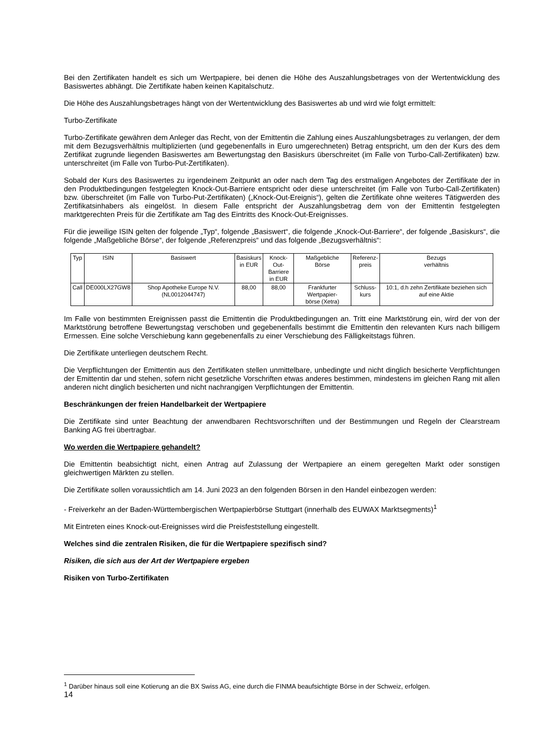Bei den Zertifikaten handelt es sich um Wertpapiere, bei denen die Höhe des Auszahlungsbetrages von der Wertentwicklung des Basiswertes abhängt. Die Zertifikate haben keinen Kapitalschutz.
Die Höhe des Auszahlungsbetrages hängt von der Wertentwicklung des Basiswertes ab und wird wie folgt ermittelt:
Turbo-Zertifikate
Turbo-Zertifikate gewähren dem Anleger das Recht, von der Emittentin die Zahlung eines Auszahlungsbetrages zu verlangen, der dem mit dem Bezugsverhältnis multiplizierten (und gegebenenfalls in Euro umgerechneten) Betrag entspricht, um den der Kurs des dem Zertifikat zugrunde liegenden Basiswertes am Bewertungstag den Basiskurs überschreitet (im Falle von Turbo-Call-Zertifikaten) bzw. unterschreitet (im Falle von Turbo-Put-Zertifikaten).
Sobald der Kurs des Basiswertes zu irgendeinem Zeitpunkt an oder nach dem Tag des erstmaligen Angebotes der Zertifikate der in den Produktbedingungen festgelegten Knock-Out-Barriere entspricht oder diese unterschreitet (im Falle von Turbo-Call-Zertifikaten) bzw. überschreitet (im Falle von Turbo-Put-Zertifikaten) („Knock-Out-Ereignis“), gelten die Zertifikate ohne weiteres Tätigwerden des Zertifikatsinhabers als eingelöst. In diesem Falle entspricht der Auszahlungsbetrag dem von der Emittentin festgelegten marktgerechten Preis für die Zertifikate am Tag des Eintritts des Knock-Out-Ereignisses.
Für die jeweilige ISIN gelten der folgende „Typ“, folgende „Basiswert“, die folgende „Knock-Out-Barriere“, der folgende „Basiskurs“, die folgende „Maßgebliche Börse“, der folgende „Referenzpreis“ und das folgende „Bezugsverhältnis“:
| Typ | ISIN | Basiswert | Basiskurs in EUR | Knock-Out- Barriere in EUR | Maßgebliche Börse | Referenz- preis | Bezugs verhältnis |
| --- | --- | --- | --- | --- | --- | --- | --- |
| Call | DE000LX27GW8 | Shop Apotheke Europe N.V. (NL0012044747) | 88,00 | 88,00 | Frankfurter Wertpapier- börse (Xetra) | Schluss- kurs | 10:1, d.h zehn Zertifikate beziehen sich auf eine Aktie |
Im Falle von bestimmten Ereignissen passt die Emittentin die Produktbedingungen an. Tritt eine Marktstörung ein, wird der von der Marktstörung betroffene Bewertungstag verschoben und gegebenenfalls bestimmt die Emittentin den relevanten Kurs nach billigem Ermessen. Eine solche Verschiebung kann gegebenenfalls zu einer Verschiebung des Fälligkeitstags führen.
Die Zertifikate unterliegen deutschem Recht.
Die Verpflichtungen der Emittentin aus den Zertifikaten stellen unmittelbare, unbedingte und nicht dinglich besicherte Verpflichtungen der Emittentin dar und stehen, sofern nicht gesetzliche Vorschriften etwas anderes bestimmen, mindestens im gleichen Rang mit allen anderen nicht dinglich besicherten und nicht nachrangigen Verpflichtungen der Emittentin.
Beschränkungen der freien Handelbarkeit der Wertpapiere
Die Zertifikate sind unter Beachtung der anwendbaren Rechtsvorschriften und der Bestimmungen und Regeln der Clearstream Banking AG frei übertragbar.
Wo werden die Wertpapiere gehandelt?
Die Emittentin beabsichtigt nicht, einen Antrag auf Zulassung der Wertpapiere an einem geregelten Markt oder sonstigen gleichwertigen Märkten zu stellen.
Die Zertifikate sollen voraussichtlich am 14. Juni 2023 an den folgenden Börsen in den Handel einbezogen werden:
- Freiverkehr an der Baden-Württembergischen Wertpapierbörse Stuttgart (innerhalb des EUWAX Marktsegments)<sup>1</sup>
Mit Eintreten eines Knock-out-Ereignisses wird die Preisfeststellung eingestellt.
Welches sind die zentralen Risiken, die für die Wertpapiere spezifisch sind?
Risiken, die sich aus der Art der Wertpapiere ergeben
Risiken von Turbo-Zertifikaten
<sup>1</sup> Darüber hinaus soll eine Kotierung an die BX Swiss AG, eine durch die FINMA beaufsichtigte Börse in der Schweiz, erfolgen.
14